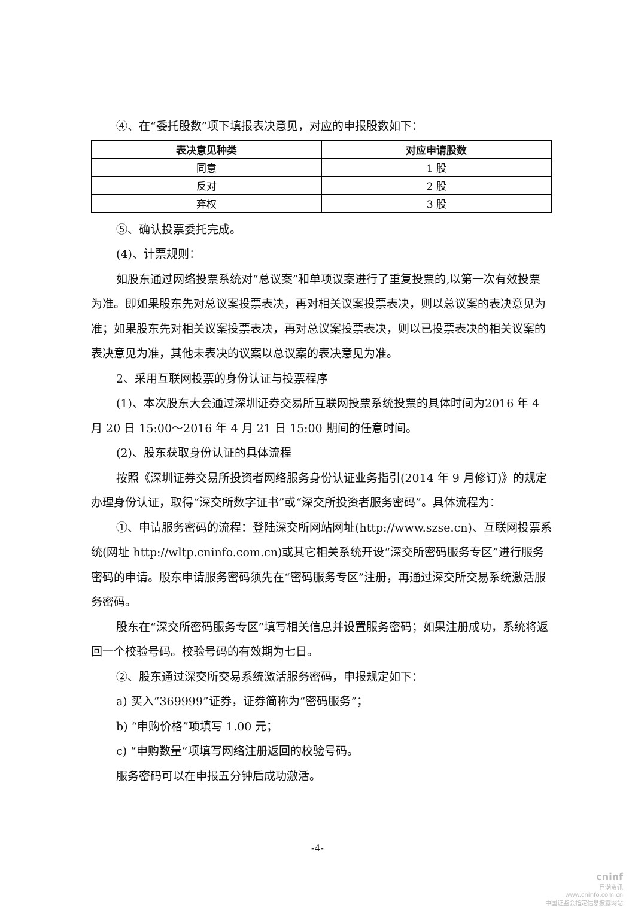④、在“委托股数”项下填报表决意见，对应的申报股数如下：
| 表决意见种类 | 对应申请股数 |
| --- | --- |
| 同意 | 1 股 |
| 反对 | 2 股 |
| 弃权 | 3 股 |
⑤、确认投票委托完成。
(4)、计票规则：
如股东通过网络投票系统对“总议案”和单项议案进行了重复投票的,以第一次有效投票为准。即如果股东先对总议案投票表决，再对相关议案投票表决，则以总议案的表决意见为准；如果股东先对相关议案投票表决，再对总议案投票表决，则以已投票表决的相关议案的表决意见为准，其他未表决的议案以总议案的表决意见为准。
2、采用互联网投票的身份认证与投票程序
(1)、本次股东大会通过深圳证券交易所互联网投票系统投票的具体时间为2016 年 4 月 20 日 15:00～2016 年 4 月 21 日 15:00 期间的任意时间。
(2)、股东获取身份认证的具体流程
按照《深圳证券交易所投资者网络服务身份认证业务指引(2014 年 9 月修订)》的规定办理身份认证，取得“深交所数字证书”或“深交所投资者服务密码”。具体流程为：
①、申请服务密码的流程：登陆深交所网站网址(http://www.szse.cn)、互联网投票系统(网址 http://wltp.cninfo.com.cn)或其它相关系统开设“深交所密码服务专区”进行服务密码的申请。股东申请服务密码须先在“密码服务专区”注册，再通过深交所交易系统激活服务密码。
股东在“深交所密码服务专区”填写相关信息并设置服务密码；如果注册成功，系统将返回一个校验号码。校验号码的有效期为七日。
②、股东通过深交所交易系统激活服务密码，申报规定如下：
a) 买入“369999”证券，证券简称为“密码服务”；
b) “申购价格”项填写 1.00 元；
c) “申购数量”项填写网络注册返回的校验号码。
服务密码可以在申报五分钟后成功激活。
-4-
cninf
巨潮资讯
www.cninfo.com.cn
中国证监会指定信息披露网站